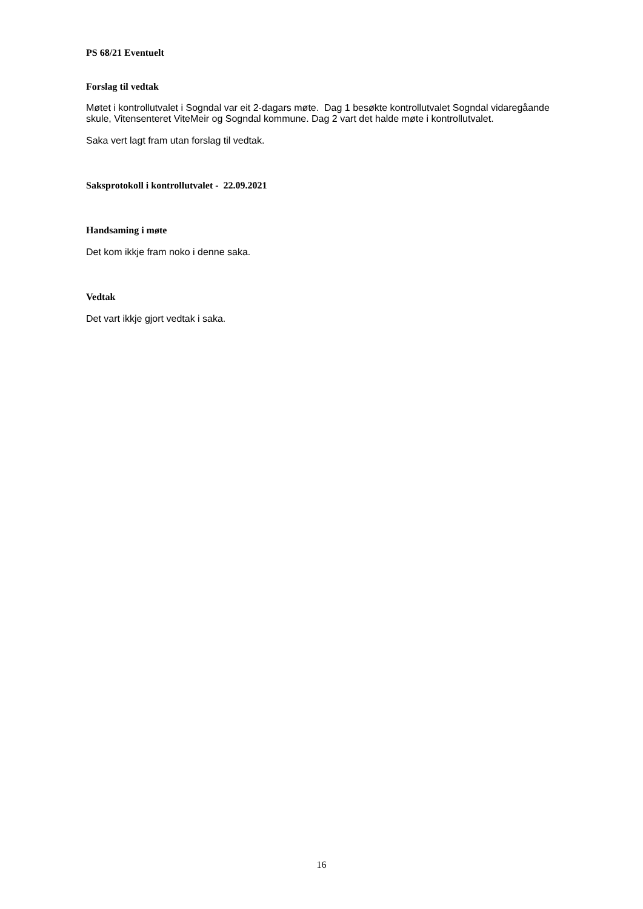PS 68/21 Eventuelt
Forslag til vedtak
Møtet i kontrollutvalet i Sogndal var eit 2-dagars møte. Dag 1 besøkte kontrollutvalet Sogndal vidaregåande skule, Vitensenteret ViteMeir og Sogndal kommune. Dag 2 vart det halde møte i kontrollutvalet.
Saka vert lagt fram utan forslag til vedtak.
Saksprotokoll i kontrollutvalet - 22.09.2021
Handsaming i møte
Det kom ikkje fram noko i denne saka.
Vedtak
Det vart ikkje gjort vedtak i saka.
16